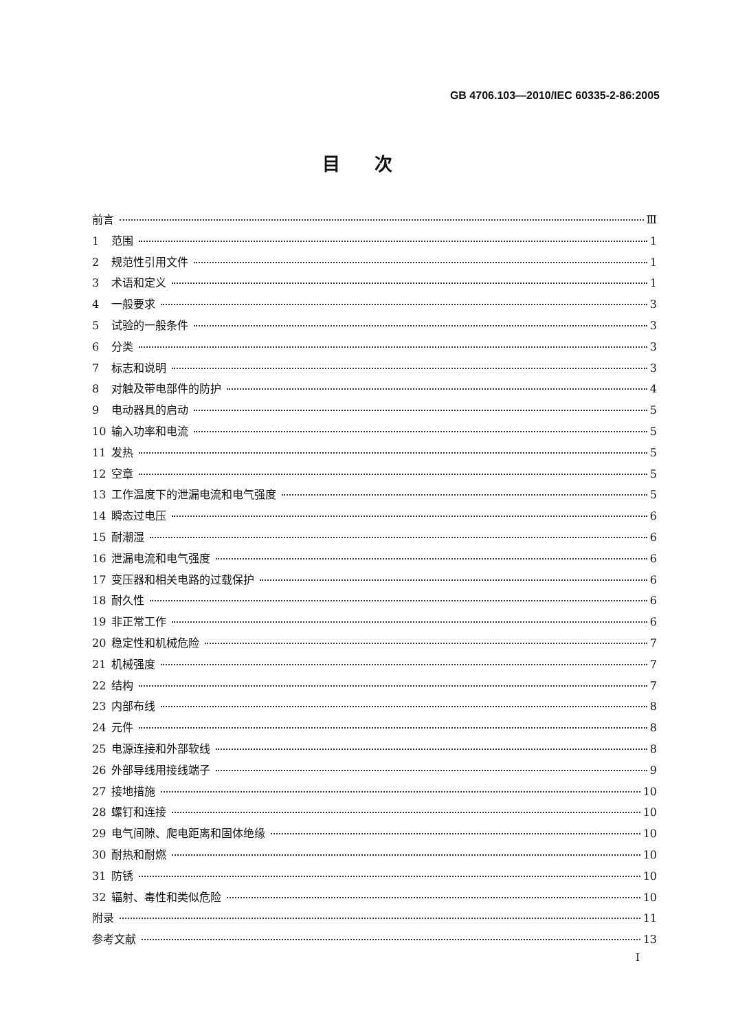GB 4706.103—2010/IEC 60335-2-86:2005
目次
前言 Ⅲ
1 范围 1
2 规范性引用文件 1
3 术语和定义 1
4 一般要求 3
5 试验的一般条件 3
6 分类 3
7 标志和说明 3
8 对触及带电部件的防护 4
9 电动器具的启动 5
10 输入功率和电流 5
11 发热 5
12 空章 5
13 工作温度下的泄漏电流和电气强度 5
14 瞬态过电压 6
15 耐潮湿 6
16 泄漏电流和电气强度 6
17 变压器和相关电路的过载保护 6
18 耐久性 6
19 非正常工作 6
20 稳定性和机械危险 7
21 机械强度 7
22 结构 7
23 内部布线 8
24 元件 8
25 电源连接和外部软线 8
26 外部导线用接线端子 9
27 接地措施 10
28 螺钉和连接 10
29 电气间隙、爬电距离和固体绝缘 10
30 耐热和耐燃 10
31 防锈 10
32 辐射、毒性和类似危险 10
附录 11
参考文献 13
I